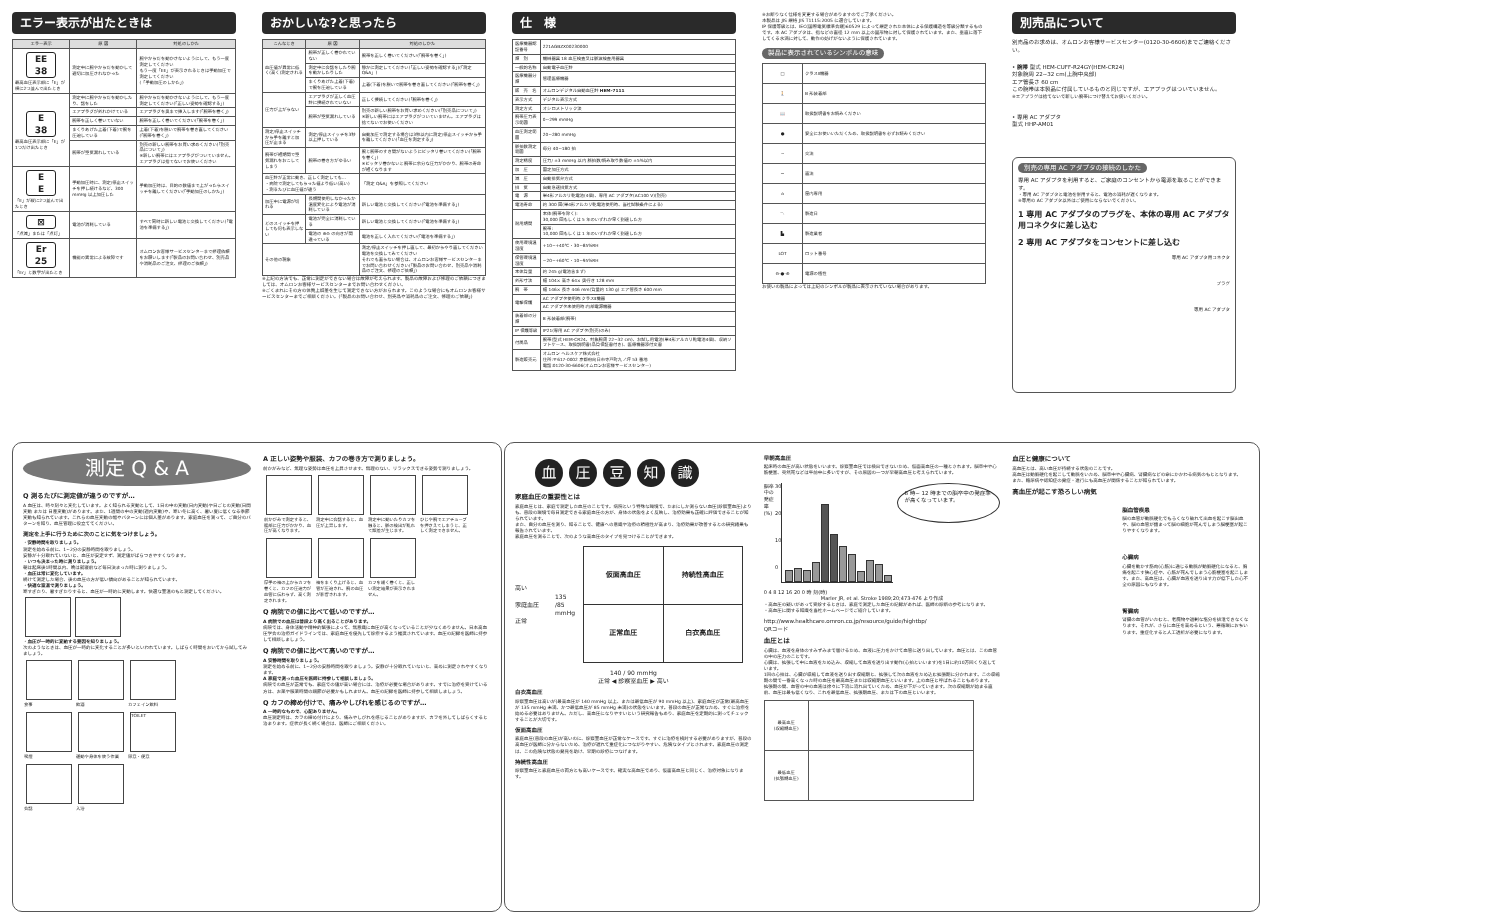エラー表示が出たときは
| エラー表示 | 原 因 | 対処のしかた |
| --- | --- | --- |
| EE 38 最高血圧表示部に「E」が横に2つ並んで出たとき | 測定中に腕やからだを動かして適切に加圧されなかった | 腕やからだを動かさないようにして、もう一度測定してください もう一度「EE」が表示されるときは手動加圧で測定してください (「手動加圧のしかた」) |
| E 38 最高血圧表示部に「E」が1つだけ出たとき | 測定中に腕やからだを動かしたり、話をした | 腕やからだを動かさないようにして、もう一度測定してください(「正しい姿勢を確認する」) |
| | エアプラグが外れかけている | エアプラグを奥まで挿入します(「腕帯を巻く」) |
| | 腕帯を正しく巻いていない | 腕帯を正しく巻いてください(「腕帯を巻く」) |
| | まくりあげた上着(下着)で腕を圧迫している | 上着(下着)を脱いで腕帯を巻き直してください(「腕帯を巻く」) |
| | 腕帯が空気漏れしている | 別売の新しい腕帯をお買い求めください(「別売品について」) ※新しい腕帯にはエアプラグがついていません。エアプラグは捨てないでお使いください |
| E E 「E」が縦に2つ並んで出たとき | 手動加圧時に、測定/停止スイッチを押し続けるなど、300 mmHg 以上加圧した | 手動加圧時は、目的の数値まで上がったらスイッチを離してください(「手動加圧のしかた」) |
| ⊠ 「点滅」または「点灯」 | 電池が消耗している | すべて同時に新しい電池と交換してください(「電池を準備する」) |
| Er 25 「Er」と数字が出たとき | 機能の異常による故障です | オムロンお客様サービスセンターまで修理依頼をお願いします(「製品のお問い合わせ、別売品や消耗品のご注文、修理のご依頼」) |
おかしいな?と思ったら
| こんなとき | 原 因 | 対処のしかた |
| --- | --- | --- |
| 血圧値が異常に低く(高く)測定される | 腕帯が正しく巻かれていない | 腕帯を正しく巻いてください(「腕帯を巻く」) |
| | 測定中に会話をしたり腕を動かしたりした | 静かに測定してください(「正しい姿勢を確認する」)(「測定 Q&A」) |
| | まくりあげた上着(下着)で腕を圧迫している | 上着(下着)を脱いで腕帯を巻き直してください(「腕帯を巻く」) |
| 圧力が上がらない | エアプラグが正しく血圧計に接続されていない | 正しく接続してください(「腕帯を巻く」) |
| | 腕帯が空気漏れしている | 別売の新しい腕帯をお買い求めください(「別売品について」) ※新しい腕帯にはエアプラグがついていません。エアプラグは捨てないでお使いください |
| 測定/停止スイッチから手を離すと加圧が止まる | 測定/停止スイッチを3秒以上押している | 自動加圧で測定する場合は3秒以内に測定/停止スイッチから手を離してください(「血圧を測定する」) |
| 腕帯が短期間で空気漏れをおこしてしまう | 腕帯の巻き方がゆるい | 腕と腕帯のすき間がないようにピッタリ巻いてください(「腕帯を巻く」) ※ピッタリ巻かないと腕帯に余分な圧力がかかり、腕帯の寿命が短くなります |
| 血圧計が正常に動き、正しく測定しても… ・病院で測定してもらった値より低い(高い) ・測るたびに血圧値が違う | | 「測定 Q&A」を参照してください |
| 加圧中に電源が切れる | 長期間使用しなかったか温度変化により電池が消耗している | 新しい電池と交換してください(「電池を準備する」) |
| どのスイッチを押しても何も表示しない | 電池が完全に消耗している | 新しい電池と交換してください(「電池を準備する」) |
| | 電池の ⊕⊖ の向きが間違っている | 電池を正しく入れてください(「電池を準備する」) |
| その他の現象 | | 測定/停止スイッチを押し直して、最初からやり直してください 電池を交換してみてください それでも直らない場合は、オムロンお客様サービスセンターまでお問い合わせください(「製品のお問い合わせ、別売品や消耗品のご注文、修理のご依頼」) |
※上記の方法でも、正常に測定ができない場合は故障が考えられます。製品の故障および修理のご依頼につきましては、オムロンお客様サービスセンターまでお問い合わせください。
※ごくまれにその方の体質上誤差を生じて測定できない方がおられます。このような場合にもオムロンお客様サービスセンターまでご相談ください。(「製品のお問い合わせ、別売品や消耗品のご注文、修理のご依頼」)
仕　様
| 医療機器認証番号 | 221AGBZX00230000 |
| 類 別 | 機械器具 18 血圧検査又は脈波検査用器具 |
| 一般的名称 | 自動電子血圧計 |
| 医療機器分類 | 管理医療機器 |
| 販 売 名 | オムロンデジタル自動血圧計 HEM-7111 |
| 表示方式 | デジタル表示方式 |
| 測定方式 | オシロメトリック法 |
| 腕帯圧力表示範囲 | 0~299 mmHg |
| 血圧測定範囲 | 20~280 mmHg |
| 脈拍数測定範囲 | 毎分 40~180 拍 |
| 測定精度 | 圧力/ ±3 mmHg 以内 脈拍数/読み取り数値の ±5%以内 |
| 加 圧 | 固定加圧方式 |
| 減 圧 | 自動排気弁方式 |
| 排 気 | 自動急速排気方式 |
| 電 源 | 単4形アルカリ乾電池(4個)、専用 AC アダプタ(AC100 V)(別売) |
| 電池寿命 | 約 300 回(単4形アルカリ乾電池使用時、当社試験条件による) |
| 耐用期間 | 本体(腕帯を除く): 30,000 回もしくは 5 年のいずれか早く到達した方 |
| | 腕帯: 10,000 回もしくは 1 年のいずれか早く到達した方 |
| 使用環境温湿度 | +10~+40℃・30~85%RH |
| 保管環境温湿度 | −20~+60℃・10~95%RH |
| 本体質量 | 約 245 g(電池含まず) |
| 外形寸法 | 幅 104× 高さ 64× 奥行き 128 mm |
| 腕 帯 | 幅 146× 長さ 446 mm(質量約 130 g) エア管長さ 600 mm |
| 電撃保護 | AC アダプタ使用時:クラスⅡ機器 |
| | AC アダプタ未使用時:内部電源機器 |
| 装着部の分類 | B 形装着部(腕帯) |
| IP 保護等級 | IP21(専用 AC アダプタ(別売)のみ) |
| 付属品 | 腕帯(型式 HEM-CR24、対象腕周 22~32 cm)、お試し用電池(単4形アルカリ乾電池4個)、収納ソフトケース、取扱説明書(品質保証書付き)、医療機器添付文書 |
| 製造販売元 | オムロン ヘルスケア株式会社 住所:〒617-0002 京都府向日市寺戸町九ノ坪 53 番地 電話:0120-30-6606(オムロンお客様サービスセンター) |
※お断りなく仕様を変更する場合がありますのでご了承ください。
本製品は JIS 規格 JIS T1115:2005 に適合しています。
IP 保護等級とは、IEC(国際電気標準会議)60529 によって規定された本体による保護構造を等級分類するものです。本 AC アダプタは、指などの直径 12 mm 以上の固形物に対して保護されています。また、垂直に落下してくる水滴に対して、動作の妨げがないように保護されています。
製品に表示されているシンボルの意味
| □ | クラスⅡ機器 |
| 🚶 | B 形装着部 |
| 📖 | 取扱説明書をお読みください |
| ● | 安全にお使いいただくため、取扱説明書を必ずお読みください |
| ∼ | 交流 |
| ⎓ | 直流 |
| ⌂ | 屋内専用 |
| 〽 | 製造日 |
| ▙ | 製造業者 |
| LOT | ロット番号 |
| ⊖-●-⊕ | 電源の極性 |
お使いの製品によっては上記のシンボルが製品に表示されていない場合があります。
別売品について
別売品のお求めは、オムロンお客様サービスセンター(0120-30-6606)までご連絡ください。
• 腕帯 型式 HEM-CUFF-R24GY(HEM-CR24)
対象腕周 22~32 cm(上腕中央部)
エア管長さ 60 cm
この腕帯は本製品に付属しているものと同じですが、エアプラグはついていません。
※エアプラグは捨てないで新しい腕帯につけ替えてお使いください。
• 専用 AC アダプタ
型式 HHP-AM01
別売の専用 AC アダプタの接続のしかた
専用 AC アダプタを利用すると、ご家庭のコンセントから電源を取ることができます。
・専用 AC アダプタと電池を併用すると、電池の消耗が遅くなります。
※専用の AC アダプタ以外はご使用にならないでください。
1 専用 AC アダプタのプラグを、本体の専用 AC アダプタ用コネクタに差し込む
2 専用 AC アダプタをコンセントに差し込む
専用 AC アダプタ用コネクタ
プラグ
専用 AC アダプタ
測定 Q & A
Q 測るたびに測定値が違うのですが…
A 血圧は、時々刻々と変化しています。よく知られる変動として、1日の中の変動(日内変動)や日ごとの変動(日間変動 または 日差変動)があります。また、1週間の中の変動(週内変動)や、寒い冬に高く、暑い夏に低くなる季節変動も知られています。これらの血圧変動の幅やパターンには個人差があります。家庭血圧を測って、ご自分のパターンを知り、血圧管理に役立ててください。
測定を上手に行うために次のことに気をつけましょう。
・安静時間を取りましょう。
測定を始める前に、1~2分の安静時間を取りましょう。
安静が十分取れていないと、血圧が安定せず、測定値がばらつきやすくなります。
・いつも決まった時に測りましょう。
朝は起床後1時間以内、晩は就寝前など毎日決まった時に測りましょう。
・血圧は常に変化しています。
続けて測定した場合、後の血圧の方が低い傾向があることが知られています。
・快適な室温で測りましょう。
寒すぎたり、暑すぎたりすると、血圧が一時的に変動します。快適な室温のもと測定してください。
・血圧が一時的に変動する要因を知りましょう。
次のようなときは、血圧が一時的に変化することが多いといわれています。しばらく時間をおいてから試してみましょう。
食事
飲酒
カフェイン飲料
喫煙
運動や身体を使う作業 TOILET
尿意・便意
会話
入浴
A 正しい姿勢や服装、カフの巻き方で測りましょう。
前かがみなど、無理な姿勢は血圧を上昇させます。無理のない、リラックスできる姿勢で測りましょう。
前かがみで測定すると、腹部に圧力がかかり、血圧が高くなります。
測定中に会話すると、血圧が上昇します。
測定中に動いたりカフを触ると、脈の検出が乱れて誤差が生じます。
ひじや腕でエアチューブを押さえてしまうと、正しく測定できません。
厚手の袖の上からカフを巻くと、カフの圧迫力が血管に伝わらず、高く測定されます。
袖をまくり上げると、血管が圧迫され、腕の血圧が影響されます。
カフを緩く巻くと、正しい測定結果が表示されません。
Q 病院での値に比べて低いのですが…
A 病院での血圧は普段より高く出ることがあります。
病院では、身体活動や精神的緊張によって、無意識に血圧が高くなっていることが少なくありません。日本高血圧学会の治療ガイドラインでは、家庭血圧を優先して診療するよう推奨されています。血圧の記録を医師に持参して相談しましょう。
Q 病院での値に比べて高いのですが…
A 安静時間を取りましょう。
測定を始める前に、1~2分の安静時間を取りましょう。安静が十分取れていないと、高めに測定されやすくなります。
A 家庭で測った血圧を医師に持参して相談しましょう。
病院での血圧が正常でも、家庭での値が高い場合には、治療が必要な場合があります。すでに治療を受けている方は、お薬や服薬時間の調節が必要かもしれません。血圧の記録を医師に持参して相談しましょう。
Q カフの締め付けで、痛みやしびれを感じるのですが…
A 一時的なもので、心配ありません。
血圧測定時は、カフの締め付けにより、痛みやしびれを感じることがありますが、カフを外してしばらくすると治まります。症状が長く続く場合は、医師にご相談ください。
血圧豆知識
家庭血圧の重要性とは
家庭血圧とは、家庭で測定した血圧のことです。病院という特殊な環境で、たまにしか測らない血圧(診察室血圧)よりも、普段の環境で毎日測定できる家庭血圧の方が、身体の状態をよく反映し、治療効果も正確に評価できることが知られています。
また、自分の血圧を測り、知ることで、健康への意識や治療の積極性が高まり、治療効果が改善するとの研究結果も報告されています。
家庭血圧を測ることで、次のような高血圧のタイプを見つけることができます。
高い
家庭血圧
正常
135
/85
mmHg
| 仮面高血圧 | 持続性高血圧 |
| 正常血圧 | 白衣高血圧 |
140 / 90 mmHg
正常 ◀ 診察室血圧 ▶ 高い
白衣高血圧
診察室血圧は高いが(最高血圧が 140 mmHg 以上、または最低血圧が 90 mmHg 以上)、家庭血圧が正常(最高血圧が 135 mmHg 未満、かつ最低血圧が 85 mmHg 未満)の状態をいいます。普段の血圧が正常なため、すぐに治療を始める必要はありません。ただし、高血圧になりやすいという研究報告もあり、家庭血圧を定期的に測ってチェックすることが大切です。
仮面高血圧
家庭血圧(普段の血圧)が高いのに、診察室血圧が正常なケースです。すぐに治療を検討する必要がありますが、普段の高血圧が医師に分からないため、治療が遅れて重症化につながりやすい、危険なタイプとされます。家庭血圧の測定は、この危険な状態の発見を助け、早期の診療につなげます。
持続性高血圧
診察室血圧と家庭血圧の両方とも高いケースです。確実な高血圧であり、仮面高血圧と同じく、治療対象になります。
早朝高血圧
起床時の血圧が高い状態をいいます。診察室血圧では検出できないため、仮面高血圧の一種とされます。脳卒中や心筋梗塞、突然死などは午前中に多いですが、その原因の一つが早朝高血圧と考えられています。
脳卒中の発症率(%)
30
20
10
0
8 時~ 12 時までの脳卒中の発症率が高くなっています。
0 4 8 12 16 20 0 時 刻(時)
Marler JR, et al. Stroke 1989;20;473-476 より作成
・高血圧の疑いがあって受診するときは、家庭で測定した血圧の記録があれば、医師の診断の参考になります。
・高血圧に関する知識を当社ホームページでご紹介しています。
http://www.healthcare.omron.co.jp/resource/guide/hightbp/
QRコード
血圧とは
心臓は、血液を身体のすみずみまで届けるため、血液に圧力をかけて血管に送り出しています。血圧とは、この血管の中の圧力のことです。
心臓は、拡張して中に血液をため込み、収縮して血液を送り出す動作(心拍といいます)を1日に約10万回くり返しています。
1回の心拍は、心臓が収縮して血液を送り出す収縮期と、拡張して次の血液をため込む拡張期に分かれます。この収縮期の間で一番高くなった時の血圧を最高血圧または収縮期血圧といいます。上の血圧と呼ばれることもあります。
拡張期の間、血管の中の血液は徐々に下流に流れ出ていくため、血圧が下がっていきます。次の収縮期が始まる直前、血圧は最も低くなり、これを最低血圧、拡張期血圧、または下の血圧といいます。
| 最高血圧 (収縮期血圧) | |
| 最低血圧 (拡張期血圧) | |
血圧と健康について
高血圧とは、高い血圧が持続する状態のことです。
高血圧は動脈硬化を起こして動脈をいため、脳卒中や心臓病、腎臓病などの命にかかわる病気のもととなります。
また、糖尿病や認知症の発症・進行にも高血圧が関係することが知られています。
高血圧が起こす恐ろしい病気
脳血管疾患
脳の血管が動脈硬化でもろくなり破れて出血を起こす脳出血や、脳の血管が詰まって脳の細胞が死んでしまう脳梗塞が起こりやすくなります。
心臓病
心臓を動かす筋肉(心筋)に通じる動脈が動脈硬化になると、胸痛を起こす狭心症や、心筋が死んでしまう心筋梗塞を起こします。また、高血圧は、心臓が血液を送り出す力が低下した心不全の原因にもなります。
腎臓病
腎臓の血管がいたむと、老廃物や過剰な塩分を排泄できなくなります。それが、さらに血圧を高めるという、悪循環におちいります。重症化すると人工透析が必要になります。